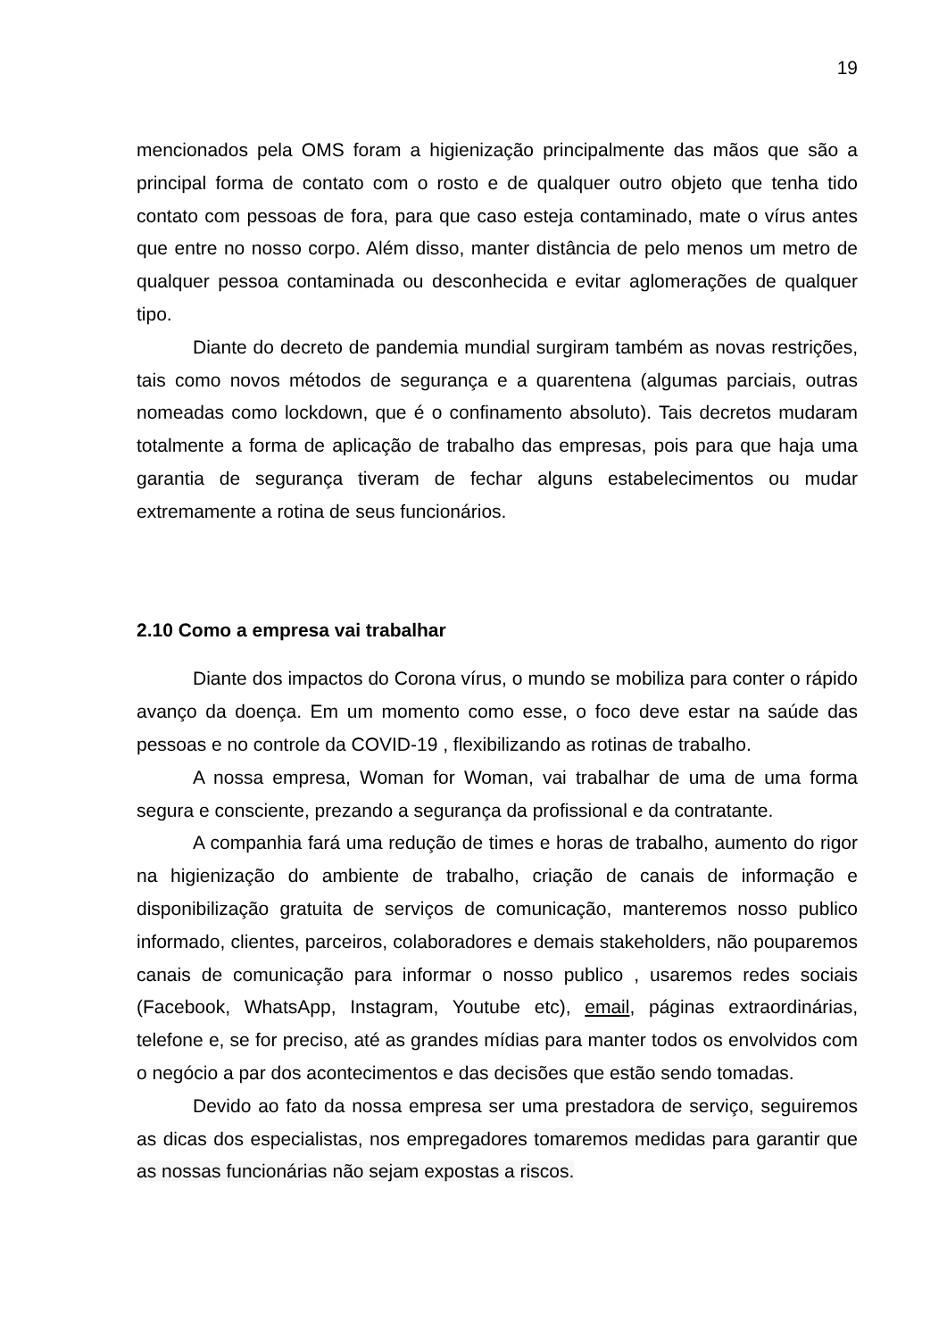19
mencionados pela OMS foram a higienização principalmente das mãos que são a principal forma de contato com o rosto e de qualquer outro objeto que tenha tido contato com pessoas de fora, para que caso esteja contaminado, mate o vírus antes que entre no nosso corpo. Além disso, manter distância de pelo menos um metro de qualquer pessoa contaminada ou desconhecida e evitar aglomerações de qualquer tipo.
Diante do decreto de pandemia mundial surgiram também as novas restrições, tais como novos métodos de segurança e a quarentena (algumas parciais, outras nomeadas como lockdown, que é o confinamento absoluto). Tais decretos mudaram totalmente a forma de aplicação de trabalho das empresas, pois para que haja uma garantia de segurança tiveram de fechar alguns estabelecimentos ou mudar extremamente a rotina de seus funcionários.
2.10 Como a empresa vai trabalhar
Diante dos impactos do Corona vírus, o mundo se mobiliza para conter o rápido avanço da doença. Em um momento como esse, o foco deve estar na saúde das pessoas e no controle da COVID-19 , flexibilizando as rotinas de trabalho.
A nossa empresa, Woman for Woman, vai trabalhar de uma de uma forma segura e consciente, prezando a segurança da profissional e da contratante.
A companhia fará uma redução de times e horas de trabalho, aumento do rigor na higienização do ambiente de trabalho, criação de canais de informação e disponibilização gratuita de serviços de comunicação, manteremos nosso publico informado, clientes, parceiros, colaboradores e demais stakeholders, não pouparemos canais de comunicação para informar o nosso publico , usaremos redes sociais (Facebook, WhatsApp, Instagram, Youtube etc), email, páginas extraordinárias, telefone e, se for preciso, até as grandes mídias para manter todos os envolvidos com o negócio a par dos acontecimentos e das decisões que estão sendo tomadas.
Devido ao fato da nossa empresa ser uma prestadora de serviço, seguiremos as dicas dos especialistas, nos empregadores tomaremos medidas para garantir que as nossas funcionárias não sejam expostas a riscos.